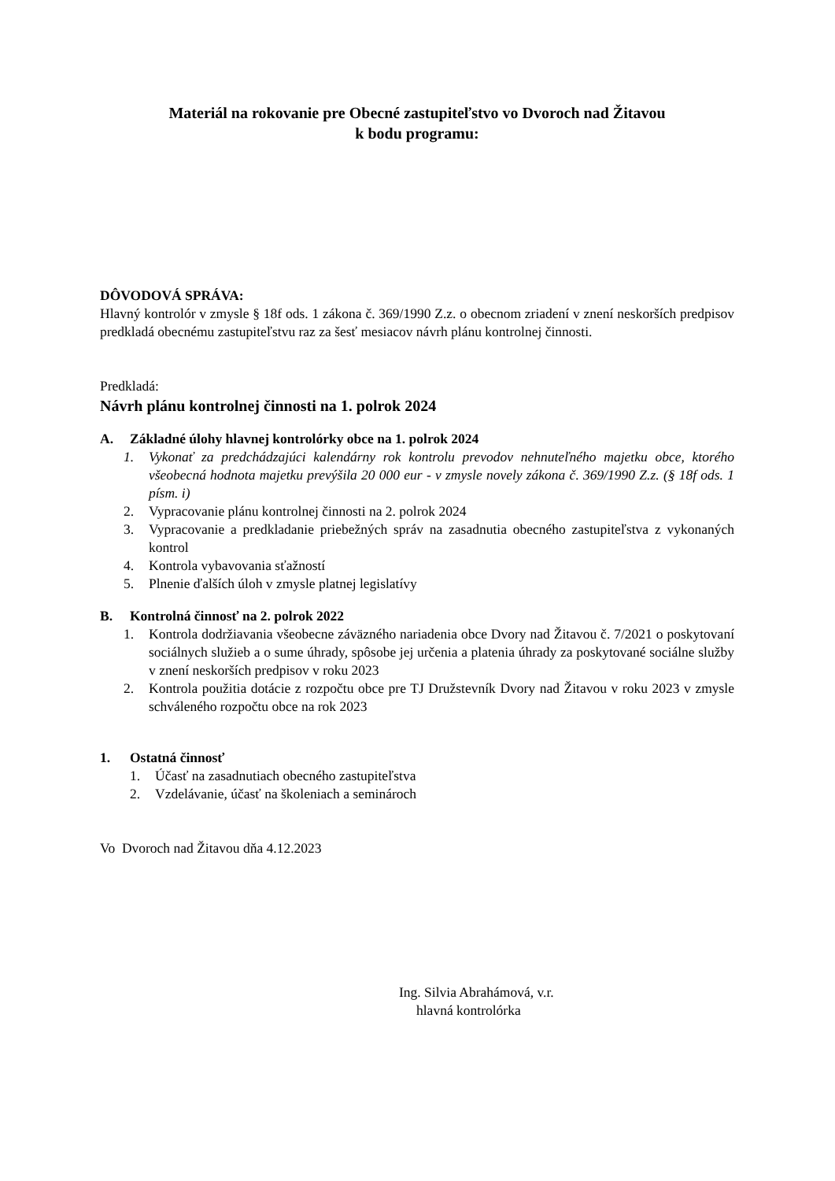Materiál na rokovanie pre Obecné zastupiteľstvo vo Dvoroch nad Žitavou
k bodu programu:
DÔVODOVÁ SPRÁVA:
Hlavný kontrolór v zmysle § 18f ods. 1 zákona č. 369/1990 Z.z. o obecnom zriadení v znení neskorších predpisov predkladá obecnému zastupiteľstvu raz za šesť mesiacov návrh plánu kontrolnej činnosti.
Predkladá:
Návrh plánu kontrolnej činnosti na 1. polrok 2024
A. Základné úlohy hlavnej kontrolórky obce na 1. polrok 2024
1. Vykonať za predchádzajúci kalendárny rok kontrolu prevodov nehnuteľného majetku obce, ktorého všeobecná hodnota majetku prevýšila 20 000 eur - v zmysle novely zákona č. 369/1990 Z.z. (§ 18f ods. 1 písm. i)
2. Vypracovanie plánu kontrolnej činnosti na 2. polrok 2024
3. Vypracovanie a predkladanie priebežných správ na zasadnutia obecného zastupiteľstva z vykonaných kontrol
4. Kontrola vybavovania sťažností
5. Plnenie ďalších úloh v zmysle platnej legislatívy
B. Kontrolná činnosť na 2. polrok 2022
1. Kontrola dodržiavania všeobecne záväzného nariadenia obce Dvory nad Žitavou č. 7/2021 o poskytovaní sociálnych služieb a o sume úhrady, spôsobe jej určenia a platenia úhrady za poskytované sociálne služby v znení neskorších predpisov v roku 2023
2. Kontrola použitia dotácie z rozpočtu obce pre TJ Družstevník Dvory nad Žitavou v roku 2023 v zmysle schváleného rozpočtu obce na rok 2023
1. Ostatná činnosť
1. Účasť na zasadnutiach obecného zastupiteľstva
2. Vzdelávanie, účasť na školeniach a seminároch
Vo Dvoroch nad Žitavou dňa 4.12.2023
Ing. Silvia Abrahámová, v.r.
hlavná kontrolórka